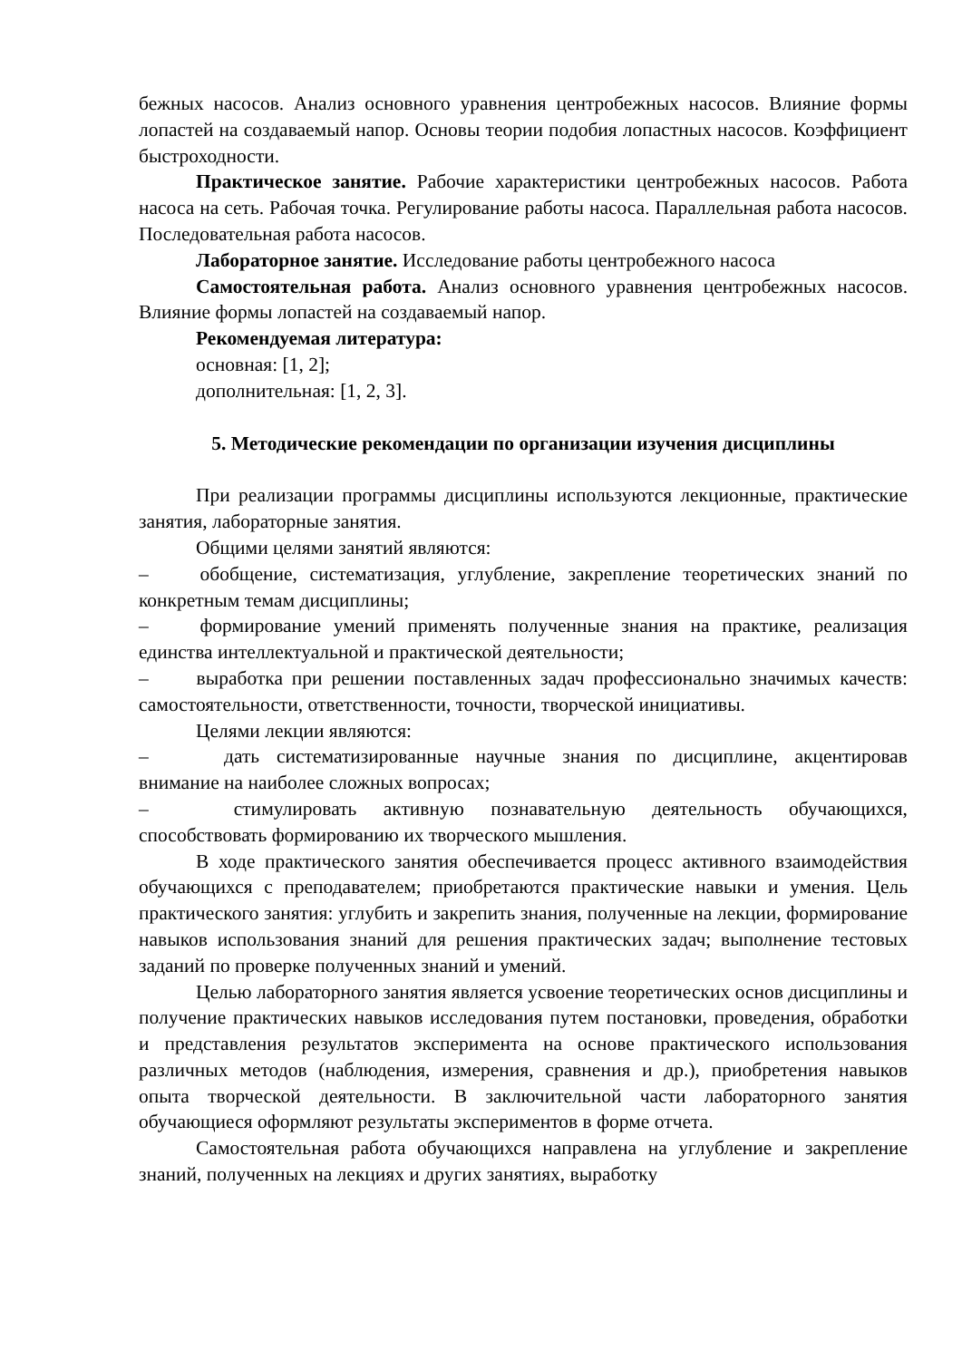бежных насосов. Анализ основного уравнения центробежных насосов. Влияние формы лопастей на создаваемый напор. Основы теории подобия лопастных насосов. Коэффициент быстроходности.
Практическое занятие. Рабочие характеристики центробежных насосов. Работа насоса на сеть. Рабочая точка. Регулирование работы насоса. Параллельная работа насосов. Последовательная работа насосов.
Лабораторное занятие. Исследование работы центробежного насоса
Самостоятельная работа. Анализ основного уравнения центробежных насосов. Влияние формы лопастей на создаваемый напор.
Рекомендуемая литература:
основная: [1, 2];
дополнительная: [1, 2, 3].
5. Методические рекомендации по организации изучения дисциплины
При реализации программы дисциплины используются лекционные, практические занятия, лабораторные занятия.
Общими целями занятий являются:
–   обобщение, систематизация, углубление, закрепление теоретических знаний по конкретным темам дисциплины;
–   формирование умений применять полученные знания на практике, реализация единства интеллектуальной и практической деятельности;
–   выработка при решении поставленных задач профессионально значимых качеств: самостоятельности, ответственности, точности, творческой инициативы.
Целями лекции являются:
–    дать систематизированные научные знания по дисциплине, акцентировав внимание на наиболее сложных вопросах;
–    стимулировать активную познавательную деятельность обучающихся, способствовать формированию их творческого мышления.
В ходе практического занятия обеспечивается процесс активного взаимодействия обучающихся с преподавателем; приобретаются практические навыки и умения. Цель практического занятия: углубить и закрепить знания, полученные на лекции, формирование навыков использования знаний для решения практических задач; выполнение тестовых заданий по проверке полученных знаний и умений.
Целью лабораторного занятия является усвоение теоретических основ дисциплины и получение практических навыков исследования путем постановки, проведения, обработки и представления результатов эксперимента на основе практического использования различных методов (наблюдения, измерения, сравнения и др.), приобретения навыков опыта творческой деятельности. В заключительной части лабораторного занятия обучающиеся оформляют результаты экспериментов в форме отчета.
Самостоятельная работа обучающихся направлена на углубление и закрепление знаний, полученных на лекциях и других занятиях, выработку